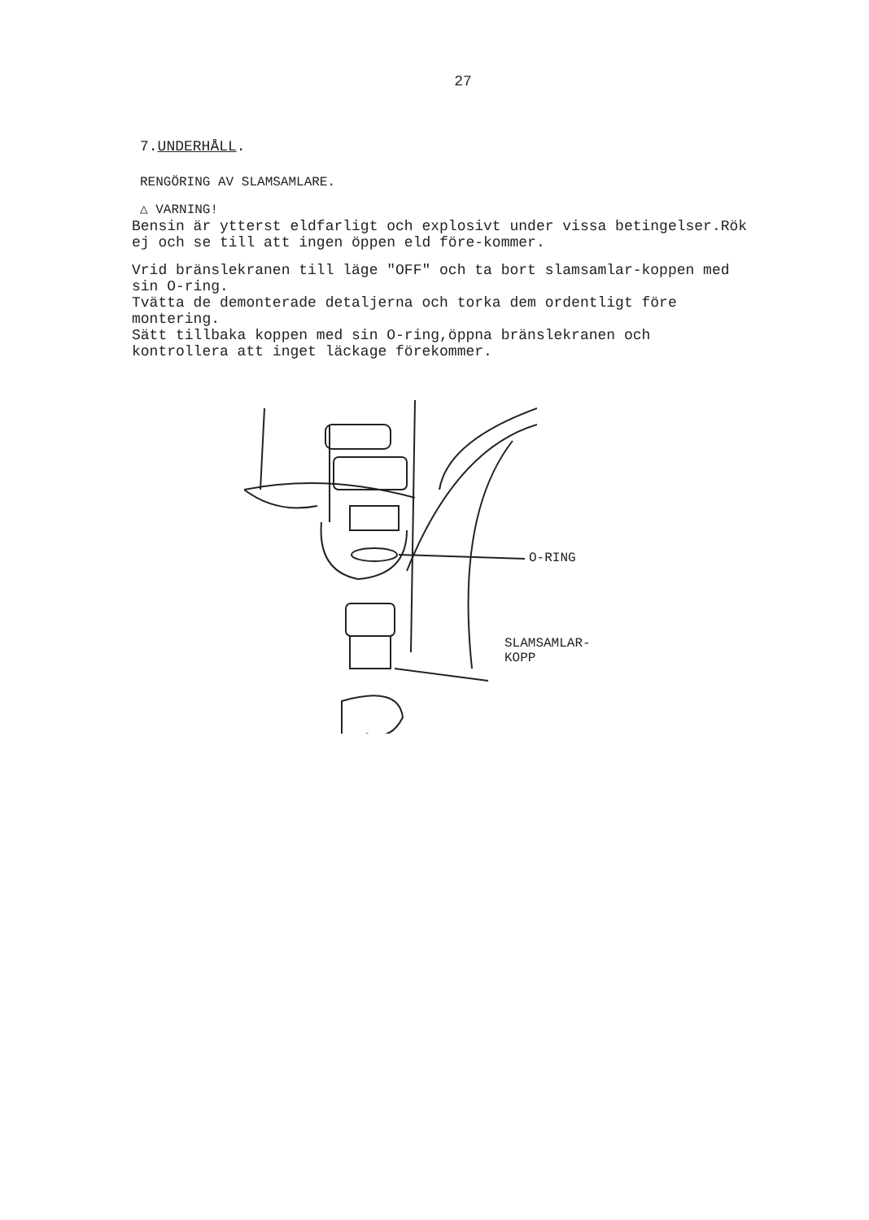27
7.UNDERHÅLL.
RENGÖRING AV SLAMSAMLARE.
△ VARNING!
Bensin är ytterst eldfarligt och explosivt under vissa betingelser.Rök ej och se till att ingen öppen eld före-kommer.
Vrid bränslekranen till läge "OFF" och ta bort slamsamlar-koppen med sin O-ring.
Tvätta de demonterade detaljerna och torka dem ordentligt före montering.
Sätt tillbaka koppen med sin O-ring,öppna bränslekranen och kontrollera att inget läckage förekommer.
O-RING
SLAMSAMLAR-
KOPP